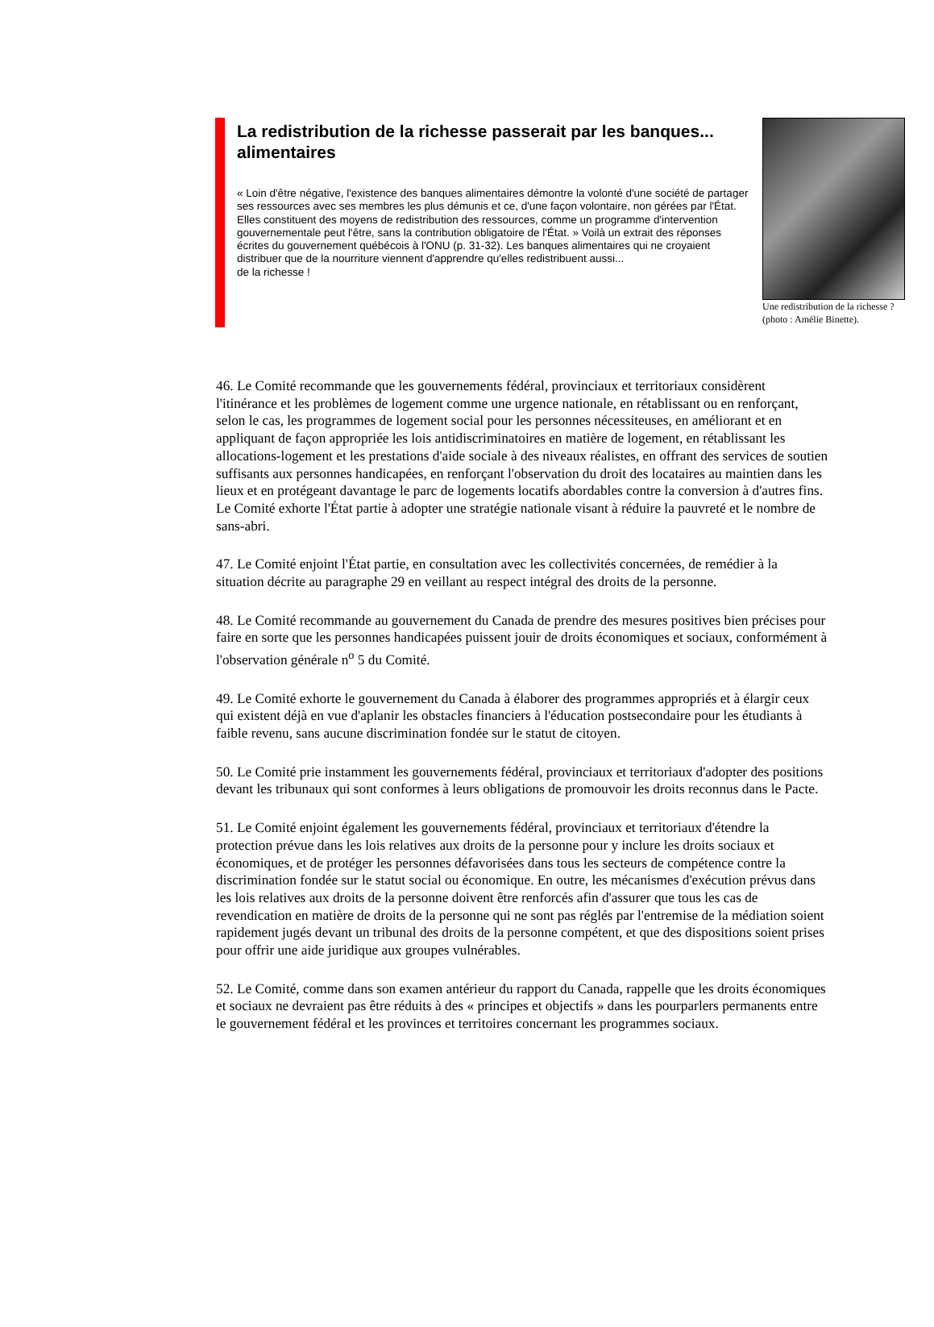La redistribution de la richesse passerait par les banques... alimentaires
« Loin d'être négative, l'existence des banques alimentaires démontre la volonté d'une société de partager ses ressources avec ses membres les plus démunis et ce, d'une façon volontaire, non gérées par l'État. Elles constituent des moyens de redistribution des ressources, comme un programme d'intervention gouvernementale peut l'être, sans la contribution obligatoire de l'État. » Voilà un extrait des réponses écrites du gouvernement québécois à l'ONU (p. 31-32). Les banques alimentaires qui ne croyaient distribuer que de la nourriture viennent d'apprendre qu'elles redistribuent aussi...
de la richesse !
Une redistribution de la richesse ? (photo : Amélie Binette).
46. Le Comité recommande que les gouvernements fédéral, provinciaux et territoriaux considèrent l'itinérance et les problèmes de logement comme une urgence nationale, en rétablissant ou en renforçant, selon le cas, les programmes de logement social pour les personnes nécessiteuses, en améliorant et en appliquant de façon appropriée les lois antidiscriminatoires en matière de logement, en rétablissant les allocations-logement et les prestations d'aide sociale à des niveaux réalistes, en offrant des services de soutien suffisants aux personnes handicapées, en renforçant l'observation du droit des locataires au maintien dans les lieux et en protégeant davantage le parc de logements locatifs abordables contre la conversion à d'autres fins. Le Comité exhorte l'État partie à adopter une stratégie nationale visant à réduire la pauvreté et le nombre de sans-abri.
47. Le Comité enjoint l'État partie, en consultation avec les collectivités concernées, de remédier à la situation décrite au paragraphe 29 en veillant au respect intégral des droits de la personne.
48. Le Comité recommande au gouvernement du Canada de prendre des mesures positives bien précises pour faire en sorte que les personnes handicapées puissent jouir de droits économiques et sociaux, conformément à l'observation générale n<sup>o</sup> 5 du Comité.
49. Le Comité exhorte le gouvernement du Canada à élaborer des programmes appropriés et à élargir ceux qui existent déjà en vue d'aplanir les obstacles financiers à l'éducation postsecondaire pour les étudiants à faible revenu, sans aucune discrimination fondée sur le statut de citoyen.
50. Le Comité prie instamment les gouvernements fédéral, provinciaux et territoriaux d'adopter des positions devant les tribunaux qui sont conformes à leurs obligations de promouvoir les droits reconnus dans le Pacte.
51. Le Comité enjoint également les gouvernements fédéral, provinciaux et territoriaux d'étendre la protection prévue dans les lois relatives aux droits de la personne pour y inclure les droits sociaux et économiques, et de protéger les personnes défavorisées dans tous les secteurs de compétence contre la discrimination fondée sur le statut social ou économique. En outre, les mécanismes d'exécution prévus dans les lois relatives aux droits de la personne doivent être renforcés afin d'assurer que tous les cas de revendication en matière de droits de la personne qui ne sont pas réglés par l'entremise de la médiation soient rapidement jugés devant un tribunal des droits de la personne compétent, et que des dispositions soient prises pour offrir une aide juridique aux groupes vulnérables.
52. Le Comité, comme dans son examen antérieur du rapport du Canada, rappelle que les droits économiques et sociaux ne devraient pas être réduits à des « principes et objectifs » dans les pourparlers permanents entre le gouvernement fédéral et les provinces et territoires concernant les programmes sociaux.